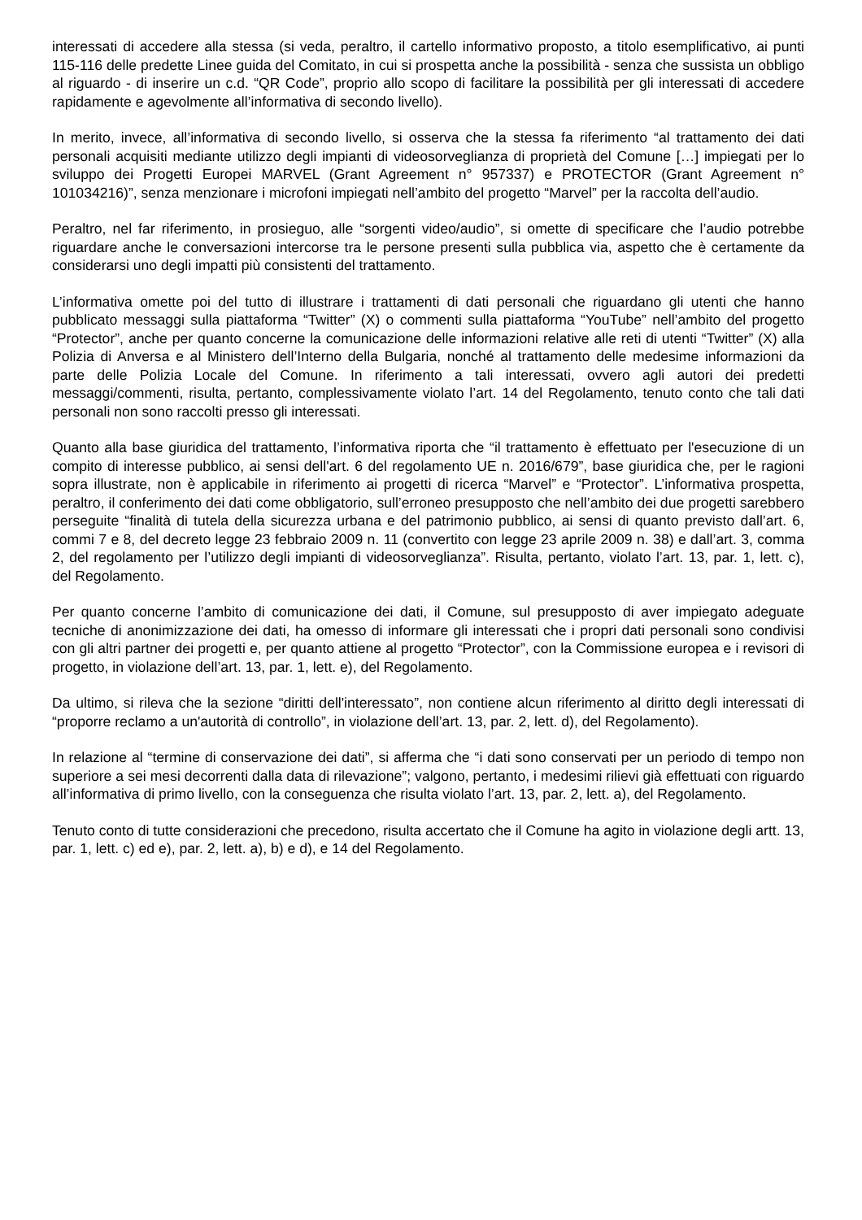interessati di accedere alla stessa (si veda, peraltro, il cartello informativo proposto, a titolo esemplificativo, ai punti 115-116 delle predette Linee guida del Comitato, in cui si prospetta anche la possibilità - senza che sussista un obbligo al riguardo - di inserire un c.d. “QR Code”, proprio allo scopo di facilitare la possibilità per gli interessati di accedere rapidamente e agevolmente all’informativa di secondo livello).
In merito, invece, all’informativa di secondo livello, si osserva che la stessa fa riferimento “al trattamento dei dati personali acquisiti mediante utilizzo degli impianti di videosorveglianza di proprietà del Comune […] impiegati per lo sviluppo dei Progetti Europei MARVEL (Grant Agreement n° 957337) e PROTECTOR (Grant Agreement n° 101034216)”, senza menzionare i microfoni impiegati nell’ambito del progetto “Marvel” per la raccolta dell’audio.
Peraltro, nel far riferimento, in prosieguo, alle “sorgenti video/audio”, si omette di specificare che l’audio potrebbe riguardare anche le conversazioni intercorse tra le persone presenti sulla pubblica via, aspetto che è certamente da considerarsi uno degli impatti più consistenti del trattamento.
L’informativa omette poi del tutto di illustrare i trattamenti di dati personali che riguardano gli utenti che hanno pubblicato messaggi sulla piattaforma “Twitter” (X) o commenti sulla piattaforma “YouTube” nell’ambito del progetto “Protector”, anche per quanto concerne la comunicazione delle informazioni relative alle reti di utenti “Twitter” (X) alla Polizia di Anversa e al Ministero dell’Interno della Bulgaria, nonché al trattamento delle medesime informazioni da parte delle Polizia Locale del Comune. In riferimento a tali interessati, ovvero agli autori dei predetti messaggi/commenti, risulta, pertanto, complessivamente violato l’art. 14 del Regolamento, tenuto conto che tali dati personali non sono raccolti presso gli interessati.
Quanto alla base giuridica del trattamento, l’informativa riporta che “il trattamento è effettuato per l'esecuzione di un compito di interesse pubblico, ai sensi dell'art. 6 del regolamento UE n. 2016/679”, base giuridica che, per le ragioni sopra illustrate, non è applicabile in riferimento ai progetti di ricerca “Marvel” e “Protector”. L’informativa prospetta, peraltro, il conferimento dei dati come obbligatorio, sull’erroneo presupposto che nell’ambito dei due progetti sarebbero perseguite “finalità di tutela della sicurezza urbana e del patrimonio pubblico, ai sensi di quanto previsto dall’art. 6, commi 7 e 8, del decreto legge 23 febbraio 2009 n. 11 (convertito con legge 23 aprile 2009 n. 38) e dall’art. 3, comma 2, del regolamento per l’utilizzo degli impianti di videosorveglianza”. Risulta, pertanto, violato l’art. 13, par. 1, lett. c), del Regolamento.
Per quanto concerne l’ambito di comunicazione dei dati, il Comune, sul presupposto di aver impiegato adeguate tecniche di anonimizzazione dei dati, ha omesso di informare gli interessati che i propri dati personali sono condivisi con gli altri partner dei progetti e, per quanto attiene al progetto “Protector”, con la Commissione europea e i revisori di progetto, in violazione dell’art. 13, par. 1, lett. e), del Regolamento.
Da ultimo, si rileva che la sezione “diritti dell'interessato”, non contiene alcun riferimento al diritto degli interessati di “proporre reclamo a un'autorità di controllo”, in violazione dell’art. 13, par. 2, lett. d), del Regolamento).
In relazione al “termine di conservazione dei dati”, si afferma che “i dati sono conservati per un periodo di tempo non superiore a sei mesi decorrenti dalla data di rilevazione”; valgono, pertanto, i medesimi rilievi già effettuati con riguardo all’informativa di primo livello, con la conseguenza che risulta violato l’art. 13, par. 2, lett. a), del Regolamento.
Tenuto conto di tutte considerazioni che precedono, risulta accertato che il Comune ha agito in violazione degli artt. 13, par. 1, lett. c) ed e), par. 2, lett. a), b) e d), e 14 del Regolamento.